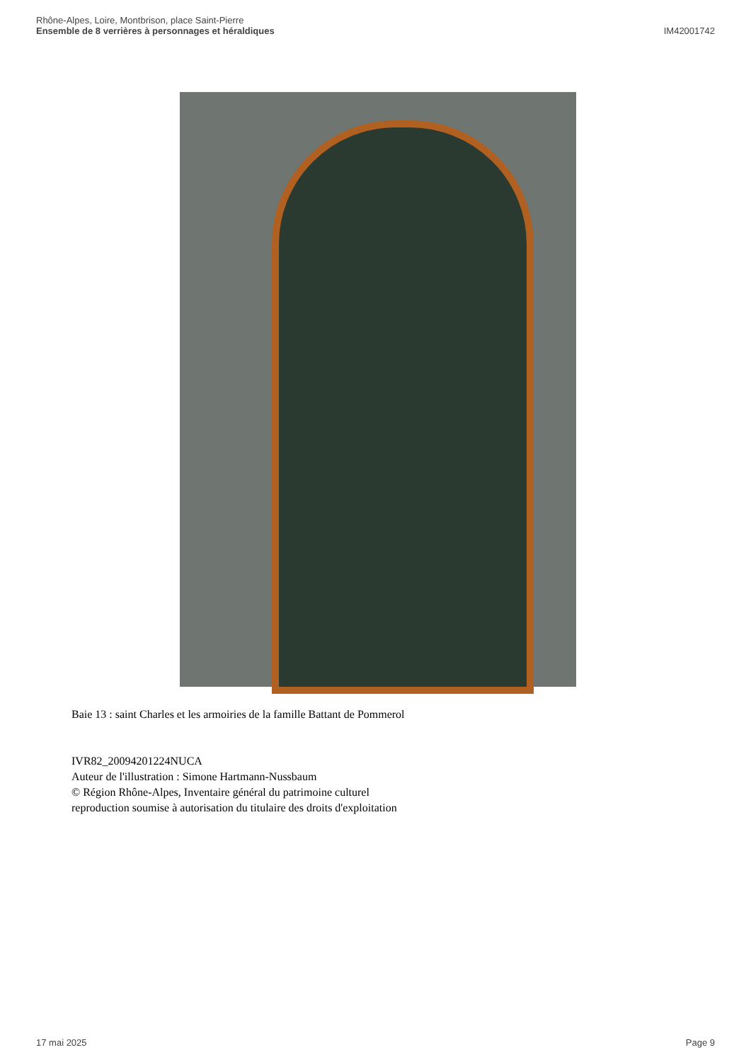Rhône-Alpes, Loire, Montbrison, place Saint-Pierre
Ensemble de 8 verrières à personnages et héraldiques
IM42001742
Baie 13 : saint Charles et les armoiries de la famille Battant de Pommerol
IVR82_20094201224NUCA
Auteur de l'illustration : Simone Hartmann-Nussbaum
© Région Rhône-Alpes, Inventaire général du patrimoine culturel
reproduction soumise à autorisation du titulaire des droits d'exploitation
17 mai 2025 Page 9